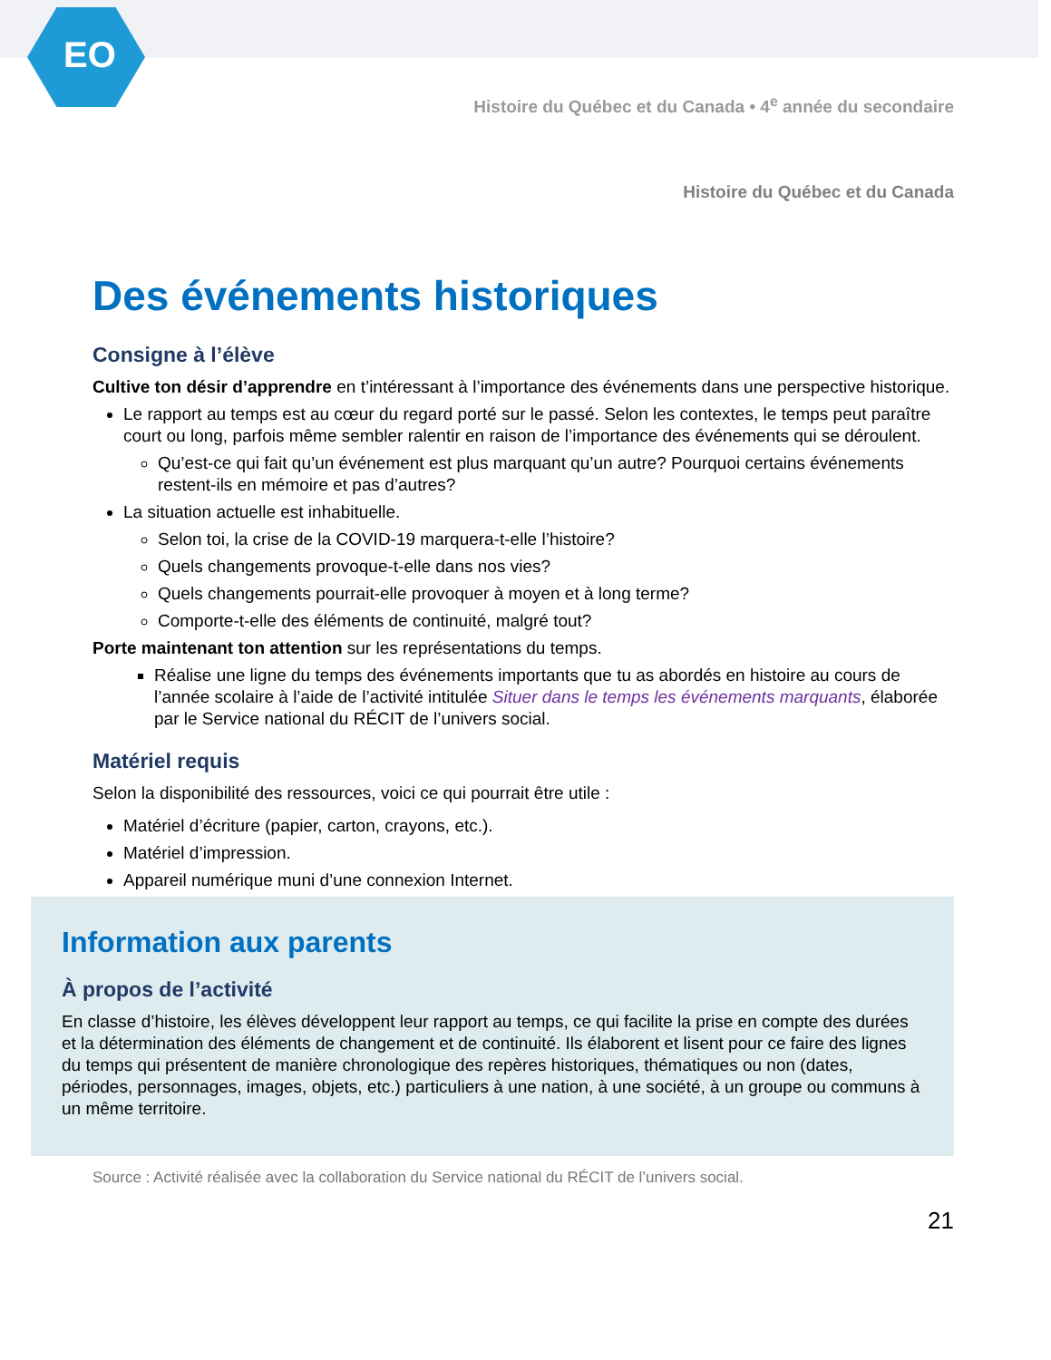EO
Histoire du Québec et du Canada • 4<sup>e</sup> année du secondaire
Histoire du Québec et du Canada
Des événements historiques
Consigne à l’élève
Cultive ton désir d’apprendre en t’intéressant à l’importance des événements dans une perspective historique.
Le rapport au temps est au cœur du regard porté sur le passé. Selon les contextes, le temps peut paraître court ou long, parfois même sembler ralentir en raison de l’importance des événements qui se déroulent.
Qu’est-ce qui fait qu’un événement est plus marquant qu’un autre? Pourquoi certains événements restent-ils en mémoire et pas d’autres?
La situation actuelle est inhabituelle.
Selon toi, la crise de la COVID-19 marquera-t-elle l’histoire?
Quels changements provoque-t-elle dans nos vies?
Quels changements pourrait-elle provoquer à moyen et à long terme?
Comporte-t-elle des éléments de continuité, malgré tout?
Porte maintenant ton attention sur les représentations du temps.
Réalise une ligne du temps des événements importants que tu as abordés en histoire au cours de l’année scolaire à l’aide de l’activité intitulée Situer dans le temps les événements marquants, élaborée par le Service national du RÉCIT de l’univers social.
Matériel requis
Selon la disponibilité des ressources, voici ce qui pourrait être utile :
Matériel d’écriture (papier, carton, crayons, etc.).
Matériel d’impression.
Appareil numérique muni d’une connexion Internet.
Information aux parents
À propos de l’activité
En classe d’histoire, les élèves développent leur rapport au temps, ce qui facilite la prise en compte des durées et la détermination des éléments de changement et de continuité. Ils élaborent et lisent pour ce faire des lignes du temps qui présentent de manière chronologique des repères historiques, thématiques ou non (dates, périodes, personnages, images, objets, etc.) particuliers à une nation, à une société, à un groupe ou communs à un même territoire.
Source : Activité réalisée avec la collaboration du Service national du RÉCIT de l’univers social.
21